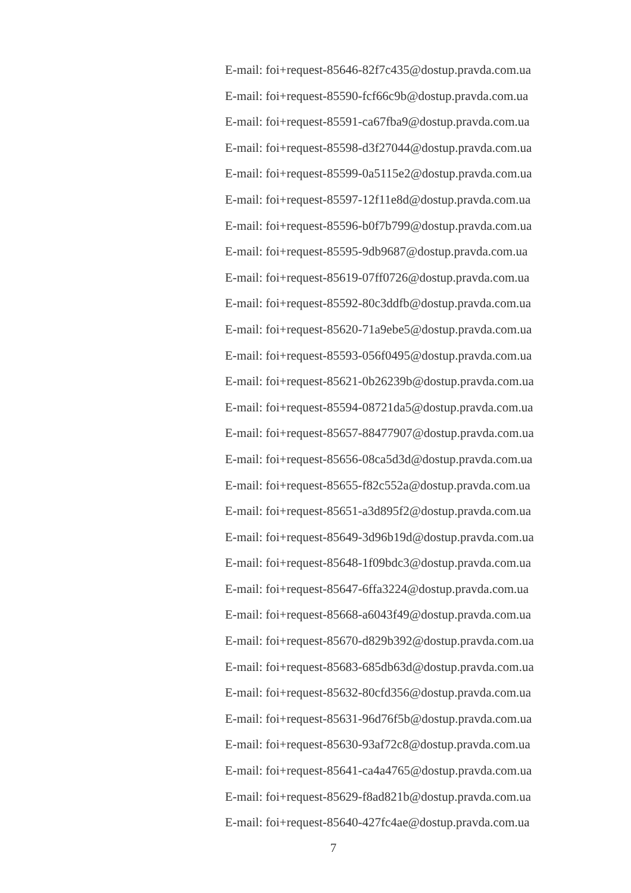E-mail: foi+request-85646-82f7c435@dostup.pravda.com.ua
E-mail: foi+request-85590-fcf66c9b@dostup.pravda.com.ua
E-mail: foi+request-85591-ca67fba9@dostup.pravda.com.ua
E-mail: foi+request-85598-d3f27044@dostup.pravda.com.ua
E-mail: foi+request-85599-0a5115e2@dostup.pravda.com.ua
E-mail: foi+request-85597-12f11e8d@dostup.pravda.com.ua
E-mail: foi+request-85596-b0f7b799@dostup.pravda.com.ua
E-mail: foi+request-85595-9db9687@dostup.pravda.com.ua
E-mail: foi+request-85619-07ff0726@dostup.pravda.com.ua
E-mail: foi+request-85592-80c3ddfb@dostup.pravda.com.ua
E-mail: foi+request-85620-71a9ebe5@dostup.pravda.com.ua
E-mail: foi+request-85593-056f0495@dostup.pravda.com.ua
E-mail: foi+request-85621-0b26239b@dostup.pravda.com.ua
E-mail: foi+request-85594-08721da5@dostup.pravda.com.ua
E-mail: foi+request-85657-88477907@dostup.pravda.com.ua
E-mail: foi+request-85656-08ca5d3d@dostup.pravda.com.ua
E-mail: foi+request-85655-f82c552a@dostup.pravda.com.ua
E-mail: foi+request-85651-a3d895f2@dostup.pravda.com.ua
E-mail: foi+request-85649-3d96b19d@dostup.pravda.com.ua
E-mail: foi+request-85648-1f09bdc3@dostup.pravda.com.ua
E-mail: foi+request-85647-6ffa3224@dostup.pravda.com.ua
E-mail: foi+request-85668-a6043f49@dostup.pravda.com.ua
E-mail: foi+request-85670-d829b392@dostup.pravda.com.ua
E-mail: foi+request-85683-685db63d@dostup.pravda.com.ua
E-mail: foi+request-85632-80cfd356@dostup.pravda.com.ua
E-mail: foi+request-85631-96d76f5b@dostup.pravda.com.ua
E-mail: foi+request-85630-93af72c8@dostup.pravda.com.ua
E-mail: foi+request-85641-ca4a4765@dostup.pravda.com.ua
E-mail: foi+request-85629-f8ad821b@dostup.pravda.com.ua
E-mail: foi+request-85640-427fc4ae@dostup.pravda.com.ua
7